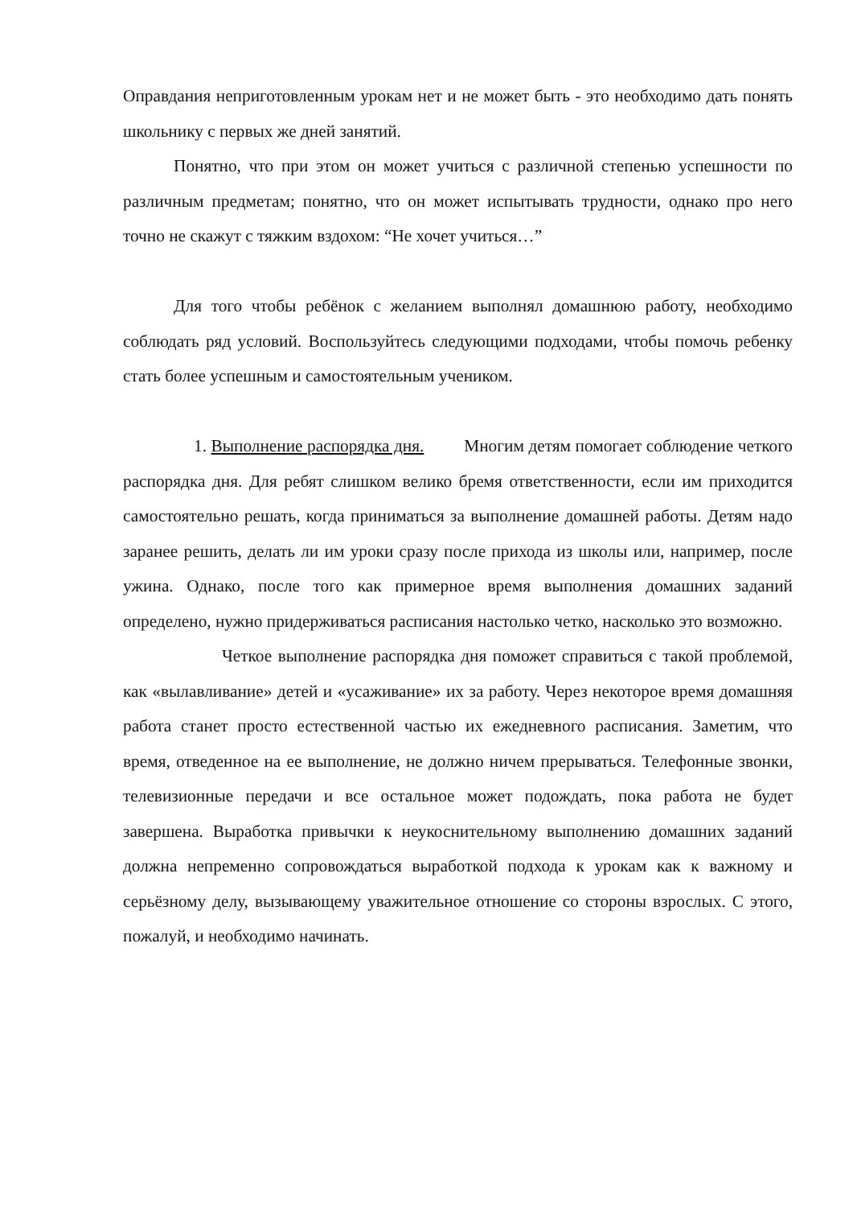Оправдания неприготовленным урокам нет и не может быть - это необходимо дать понять школьнику с первых же дней занятий.
Понятно, что при этом он может учиться с различной степенью успешности по различным предметам; понятно, что он может испытывать трудности, однако про него точно не скажут с тяжким вздохом: “Не хочет учиться…”
Для того чтобы ребёнок с желанием выполнял домашнюю работу, необходимо соблюдать ряд условий. Воспользуйтесь следующими подходами, чтобы помочь ребенку стать более успешным и самостоятельным учеником.
1. Выполнение распорядка дня. Многим детям помогает соблюдение четкого распорядка дня. Для ребят слишком велико бремя ответственности, если им приходится самостоятельно решать, когда приниматься за выполнение домашней работы. Детям надо заранее решить, делать ли им уроки сразу после прихода из школы или, например, после ужина. Однако, после того как примерное время выполнения домашних заданий определено, нужно придерживаться расписания настолько четко, насколько это возможно.
Четкое выполнение распорядка дня поможет справиться с такой проблемой, как «вылавливание» детей и «усаживание» их за работу. Через некоторое время домашняя работа станет просто естественной частью их ежедневного расписания. Заметим, что время, отведенное на ее выполнение, не должно ничем прерываться. Телефонные звонки, телевизионные передачи и все остальное может подождать, пока работа не будет завершена. Выработка привычки к неукоснительному выполнению домашних заданий должна непременно сопровождаться выработкой подхода к урокам как к важному и серьёзному делу, вызывающему уважительное отношение со стороны взрослых. С этого, пожалуй, и необходимо начинать.